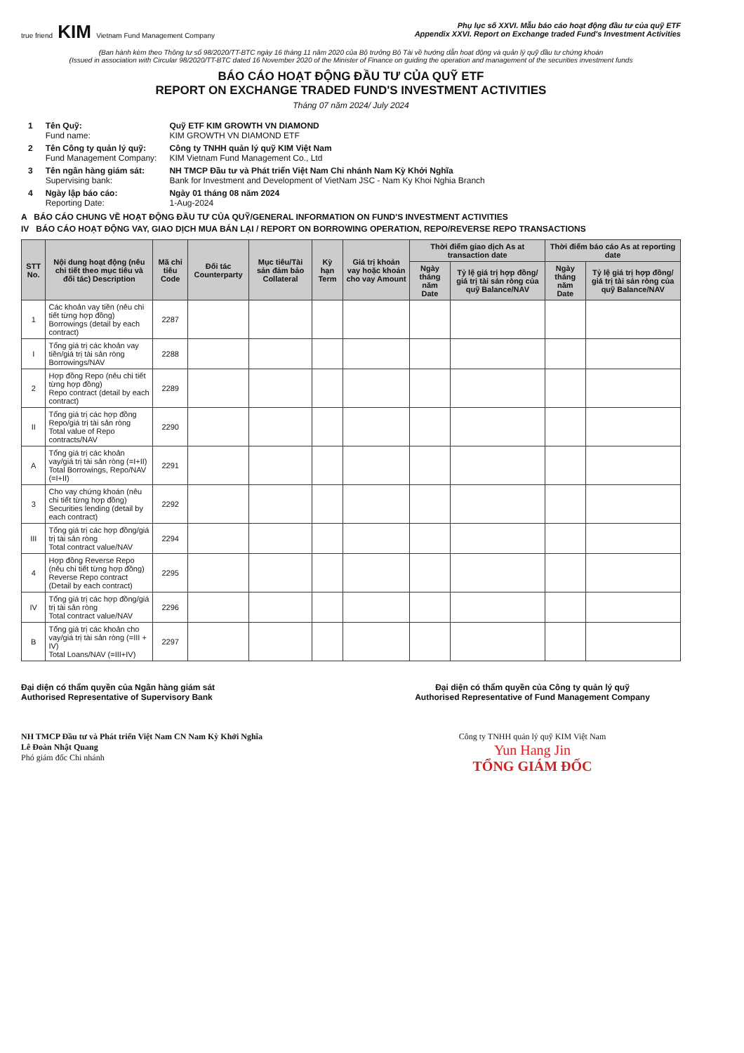true friend KIM Vietnam Fund Management Company
Phụ lục số XXVI. Mẫu báo cáo hoạt động đầu tư của quỹ ETF
Appendix XXVI. Report on Exchange traded Fund's Investment Activities
(Ban hành kèm theo Thông tư số 98/2020/TT-BTC ngày 16 tháng 11 năm 2020 của Bộ trưởng Bộ Tài về hướng dẫn hoạt động và quản lý quỹ đầu tư chứng khoán
(Issued in association with Circular 98/2020/TT-BTC dated 16 November 2020 of the Minister of Finance on guiding the operation and management of the securities investment funds
BÁO CÁO HOẠT ĐỘNG ĐẦU TƯ CỦA QUỸ ETF
REPORT ON EXCHANGE TRADED FUND'S INVESTMENT ACTIVITIES
Tháng 07 năm 2024/ July 2024
| 1 | Tên Quỹ: Fund name: | Quỹ ETF KIM GROWTH VN DIAMOND KIM GROWTH VN DIAMOND ETF |
| 2 | Tên Công ty quản lý quỹ: Fund Management Company: | Công ty TNHH quản lý quỹ KIM Việt Nam KIM Vietnam Fund Management Co., Ltd |
| 3 | Tên ngân hàng giám sát: Supervising bank: | NH TMCP Đầu tư và Phát triển Việt Nam Chi nhánh Nam Kỳ Khởi Nghĩa Bank for Investment and Development of VietNam JSC - Nam Ky Khoi Nghia Branch |
| 4 | Ngày lập báo cáo: Reporting Date: | Ngày 01 tháng 08 năm 2024 1-Aug-2024 |
A BÁO CÁO CHUNG VỀ HOẠT ĐỘNG ĐẦU TƯ CỦA QUỸ/GENERAL INFORMATION ON FUND'S INVESTMENT ACTIVITIES
IV BÁO CÁO HOẠT ĐỘNG VAY, GIAO DỊCH MUA BÁN LẠI / REPORT ON BORROWING OPERATION, REPO/REVERSE REPO TRANSACTIONS
| STT No. | Nội dung hoạt động (nêu chi tiết theo mục tiêu và đối tác) Description | Mã chỉ tiêu Code | Đối tác Counterparty | Mục tiêu/Tài sản đảm bảo Collateral | Kỳ hạn Term | Giá trị khoản vay hoặc khoản cho vay Amount | Thời điểm giao dịch As at transaction date | | Thời điểm báo cáo As at reporting date | |
| --- | --- | --- | --- | --- | --- | --- | --- | --- | --- | --- |
| | | | | | | | Ngày tháng năm Date | Tỷ lệ giá trị hợp đồng/ giá trị tài sản ròng của quỹ Balance/NAV | Ngày tháng năm Date | Tỷ lệ giá trị hợp đồng/ giá trị tài sản ròng của quỹ Balance/NAV |
| 1 | Các khoản vay tiền (nêu chi tiết từng hợp đồng) Borrowings (detail by each contract) | 2287 | | | | | | | | |
| I | Tổng giá trị các khoản vay tiền/giá trị tài sản ròng Borrowings/NAV | 2288 | | | | | | | | |
| 2 | Hợp đồng Repo (nêu chi tiết từng hợp đồng) Repo contract (detail by each contract) | 2289 | | | | | | | | |
| II | Tổng giá trị các hợp đồng Repo/giá trị tài sản ròng Total value of Repo contracts/NAV | 2290 | | | | | | | | |
| A | Tổng giá trị các khoản vay/giá trị tài sản ròng (=I+II) Total Borrowings, Repo/NAV (=I+II) | 2291 | | | | | | | | |
| 3 | Cho vay chứng khoán (nêu chi tiết từng hợp đồng) Securities lending (detail by each contract) | 2292 | | | | | | | | |
| III | Tổng giá trị các hợp đồng/giá trị tài sản ròng Total contract value/NAV | 2294 | | | | | | | | |
| 4 | Hợp đồng Reverse Repo (nêu chi tiết từng hợp đồng) Reverse Repo contract (Detail by each contract) | 2295 | | | | | | | | |
| IV | Tổng giá trị các hợp đồng/giá trị tài sản ròng Total contract value/NAV | 2296 | | | | | | | | |
| B | Tổng giá trị các khoản cho vay/giá trị tài sản ròng (=III + IV) Total Loans/NAV (=III+IV) | 2297 | | | | | | | | |
Đại diện có thẩm quyền của Ngân hàng giám sát
Authorised Representative of Supervisory Bank
NH TMCP Đầu tư và Phát triển Việt Nam CN Nam Kỳ Khởi Nghĩa
Lê Đoàn Nhật Quang
Phó giám đốc Chi nhánh
Đại diện có thẩm quyền của Công ty quản lý quỹ
Authorised Representative of Fund Management Company
Công ty TNHH quản lý quỹ KIM Việt Nam
Yun Hang Jin
TỔNG GIÁM ĐỐC